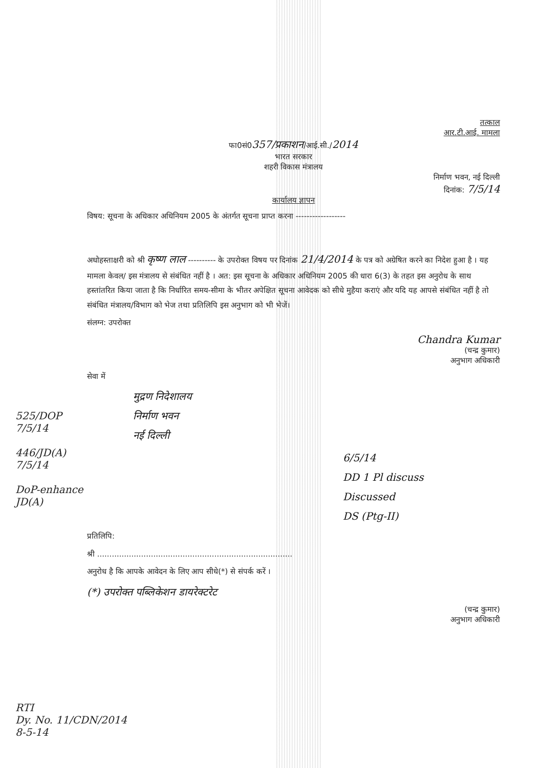तत्काल
आर.टी.आई. मामला
फा0सं0357/प्रकाशन/आई.सी./2014
भारत सरकार
शहरी विकास मंत्रालय
निर्माण भवन, नई दिल्ली
दिनांक: 7/5/14
कार्यालय ज्ञापन
विषय: सूचना के अधिकार अधिनियम 2005 के अंतर्गत सूचना प्राप्त करना ------------------
अधोहस्ताक्षरी को श्री कृष्ण लाल ---------- के उपरोक्त विषय पर दिनांक 21/4/2014 के पत्र को अग्रेषित करने का निदेश हुआ है । यह मामला केवल/ इस मंत्रालय से संबंधित नहीं है । अत: इस सूचना के अधिकार अधिनियम 2005 की धारा 6(3) के तहत इस अनुरोध के साथ हस्तांतरित किया जाता है कि निर्धारित समय-सीमा के भीतर अपेक्षित सूचना आवेदक को सीधे मुहैया कराएं और यदि यह आपसे संबंधित नहीं है तो संबंधित मंत्रालय/विभाग को भेज तथा प्रतिलिपि इस अनुभाग को भी भेजें।
संलग्न: उपरोक्त
Chandra Kumar
(चन्द्र कुमार)
अनुभाग अधिकारी
सेवा में
मुद्रण निदेशालय
निर्माण भवन
नई दिल्ली
6/5/14
DD 1 Pl discuss
Discussed
DS (Ptg-II)
प्रतिलिपि:
श्री ................................................................................
अनुरोध है कि आपके आवेदन के लिए आप सीधे(*) से संपर्क करें ।
(*) उपरोक्त पब्लिकेशन डायरेक्टरेट
(चन्द्र कुमार)
अनुभाग अधिकारी
525/DOP
7/5/14
446/JD(A)
7/5/14
DoP-enhance
JD(A)
RTI
Dy. No. 11/CDN/2014
8-5-14